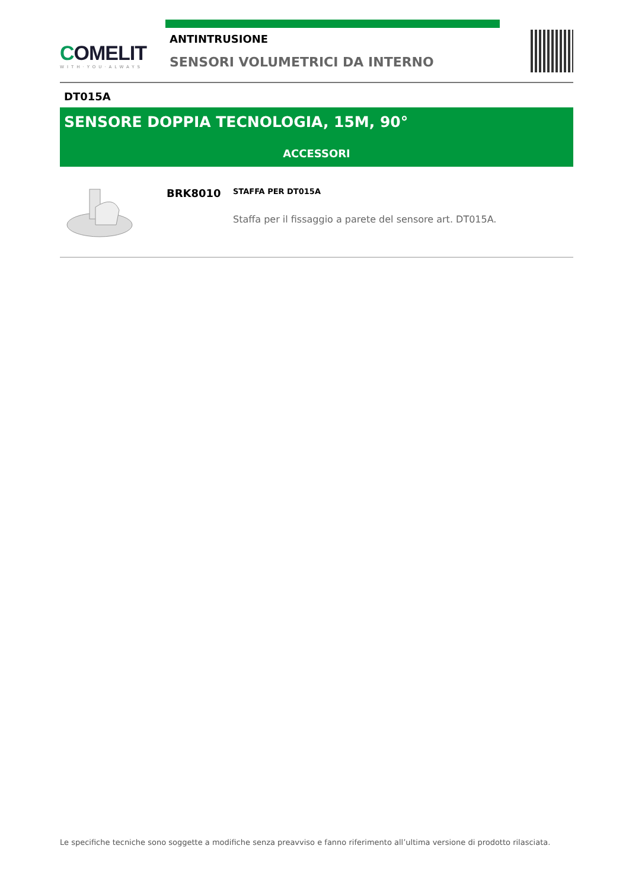COMELIT
WITH·YOU·ALWAYS
ANTINTRUSIONE
SENSORI VOLUMETRICI DA INTERNO
DT015A
SENSORE DOPPIA TECNOLOGIA, 15M, 90°
ACCESSORI
BRK8010
STAFFA PER DT015A
Staffa per il fissaggio a parete del sensore art. DT015A.
Le specifiche tecniche sono soggette a modifiche senza preavviso e fanno riferimento all’ultima versione di prodotto rilasciata.